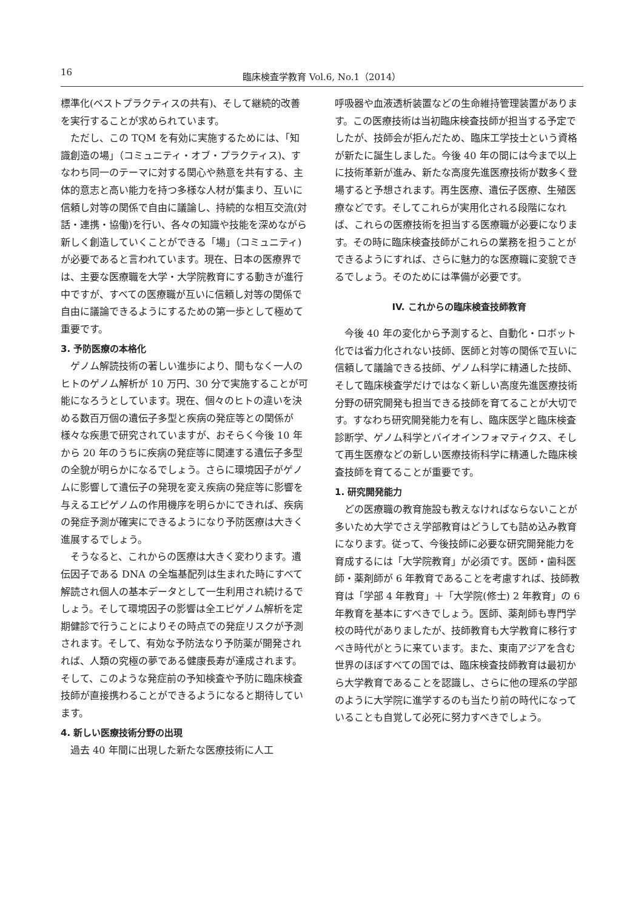16 臨床検査学教育 Vol.6, No.1（2014）
標準化(ベストプラクティスの共有)、そして継続的改善を実行することが求められています。
ただし、この TQM を有効に実施するためには、「知識創造の場」（コミュニティ・オブ・プラクティス)、すなわち同一のテーマに対する関心や熱意を共有する、主体的意志と高い能力を持つ多様な人材が集まり、互いに信頼し対等の関係で自由に議論し、持続的な相互交流(対話・連携・協働)を行い、各々の知識や技能を深めながら新しく創造していくことができる「場」（コミュニティ)が必要であると言われています。現在、日本の医療界では、主要な医療職を大学・大学院教育にする動きが進行中ですが、すべての医療職が互いに信頼し対等の関係で自由に議論できるようにするための第一歩として極めて重要です。
3. 予防医療の本格化
ゲノム解読技術の著しい進歩により、間もなく一人のヒトのゲノム解析が 10 万円、30 分で実施することが可能になろうとしています。現在、個々のヒトの違いを決める数百万個の遺伝子多型と疾病の発症等との関係が様々な疾患で研究されていますが、おそらく今後 10 年から 20 年のうちに疾病の発症等に関連する遺伝子多型の全貌が明らかになるでしょう。さらに環境因子がゲノムに影響して遺伝子の発現を変え疾病の発症等に影響を与えるエピゲノムの作用機序を明らかにできれば、疾病の発症予測が確実にできるようになり予防医療は大きく進展するでしょう。
そうなると、これからの医療は大きく変わります。遺伝因子である DNA の全塩基配列は生まれた時にすべて解読され個人の基本データとして一生利用され続けるでしょう。そして環境因子の影響は全エピゲノム解析を定期健診で行うことによりその時点での発症リスクが予測されます。そして、有効な予防法なり予防薬が開発されれば、人類の究極の夢である健康長寿が達成されます。そして、このような発症前の予知検査や予防に臨床検査技師が直接携わることができるようになると期待しています。
4. 新しい医療技術分野の出現
過去 40 年間に出現した新たな医療技術に人工
呼吸器や血液透析装置などの生命維持管理装置があります。この医療技術は当初臨床検査技師が担当する予定でしたが、技師会が拒んだため、臨床工学技士という資格が新たに誕生しました。今後 40 年の間には今まで以上に技術革新が進み、新たな高度先進医療技術が数多く登場すると予想されます。再生医療、遺伝子医療、生殖医療などです。そしてこれらが実用化される段階になれば、これらの医療技術を担当する医療職が必要になります。その時に臨床検査技師がこれらの業務を担うことができるようにすれば、さらに魅力的な医療職に変貌できるでしょう。そのためには準備が必要です。
IV. これからの臨床検査技師教育
今後 40 年の変化から予測すると、自動化・ロボット化では省力化されない技師、医師と対等の関係で互いに信頼して議論できる技師、ゲノム科学に精通した技師、そして臨床検査学だけではなく新しい高度先進医療技術分野の研究開発も担当できる技師を育てることが大切です。すなわち研究開発能力を有し、臨床医学と臨床検査診断学、ゲノム科学とバイオインフォマティクス、そして再生医療などの新しい医療技術科学に精通した臨床検査技師を育てることが重要です。
1. 研究開発能力
どの医療職の教育施設も教えなければならないことが多いため大学でさえ学部教育はどうしても詰め込み教育になります。従って、今後技師に必要な研究開発能力を育成するには「大学院教育」が必須です。医師・歯科医師・薬剤師が 6 年教育であることを考慮すれば、技師教育は「学部 4 年教育」＋「大学院(修士) 2 年教育」の 6 年教育を基本にすべきでしょう。医師、薬剤師も専門学校の時代がありましたが、技師教育も大学教育に移行すべき時代がとうに来ています。また、東南アジアを含む世界のほぼすべての国では、臨床検査技師教育は最初から大学教育であることを認識し、さらに他の理系の学部のように大学院に進学するのも当たり前の時代になっていることも自覚して必死に努力すべきでしょう。